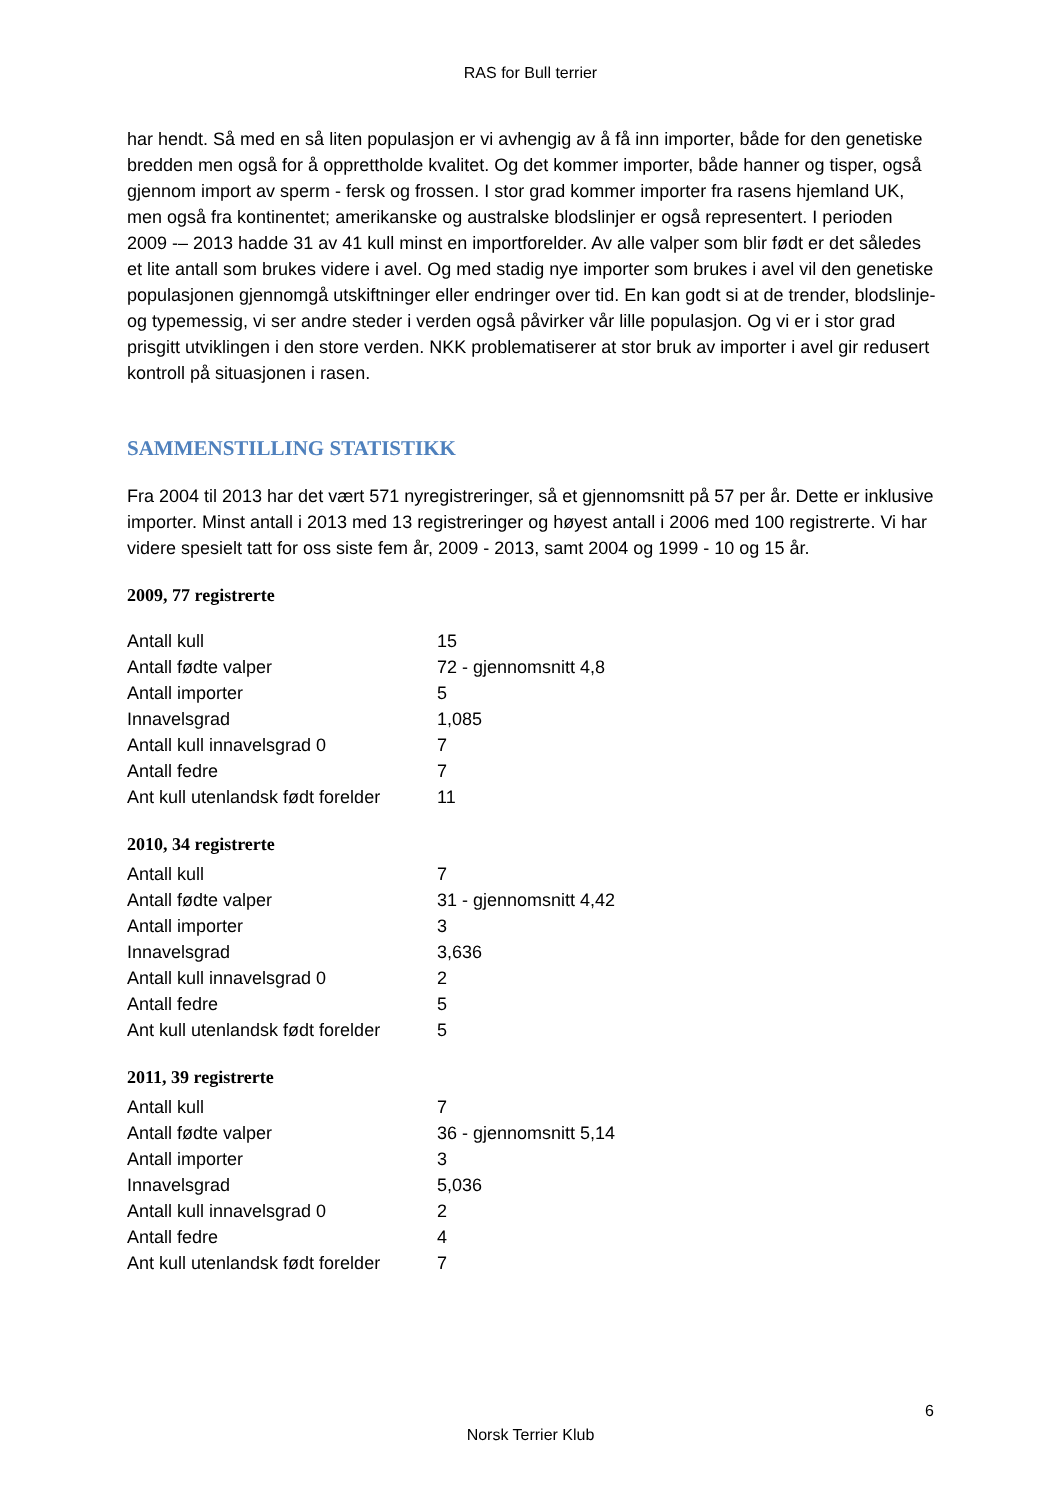RAS for Bull terrier
har hendt. Så med en så liten populasjon er vi avhengig av å få inn importer, både for den genetiske bredden men også for å opprettholde kvalitet. Og det kommer importer, både hanner og tisper, også gjennom import av sperm - fersk og frossen. I stor grad kommer importer fra rasens hjemland UK, men også fra kontinentet; amerikanske og australske blodslinjer er også representert. I perioden 2009 -– 2013 hadde 31 av 41 kull minst en importforelder. Av alle valper som blir født er det således et lite antall som brukes videre i avel. Og med stadig nye importer som brukes i avel vil den genetiske populasjonen gjennomgå utskiftninger eller endringer over tid. En kan godt si at de trender, blodslinje- og typemessig, vi ser andre steder i verden også påvirker vår lille populasjon. Og vi er i stor grad prisgitt utviklingen i den store verden. NKK problematiserer at stor bruk av importer i avel gir redusert kontroll på situasjonen i rasen.
SAMMENSTILLING STATISTIKK
Fra 2004 til 2013 har det vært 571 nyregistreringer, så et gjennomsnitt på 57 per år. Dette er inklusive importer. Minst antall i 2013 med 13 registreringer og høyest antall i 2006 med 100 registrerte. Vi har videre spesielt tatt for oss siste fem år, 2009 - 2013, samt 2004 og 1999 - 10 og 15 år.
2009, 77 registrerte
| Antall kull | 15 |
| Antall fødte valper | 72 - gjennomsnitt 4,8 |
| Antall importer | 5 |
| Innavelsgrad | 1,085 |
| Antall kull innavelsgrad 0 | 7 |
| Antall fedre | 7 |
| Ant kull utenlandsk født forelder | 11 |
2010, 34 registrerte
| Antall kull | 7 |
| Antall fødte valper | 31 - gjennomsnitt 4,42 |
| Antall importer | 3 |
| Innavelsgrad | 3,636 |
| Antall kull innavelsgrad 0 | 2 |
| Antall fedre | 5 |
| Ant kull utenlandsk født forelder | 5 |
2011, 39 registrerte
| Antall kull | 7 |
| Antall fødte valper | 36 - gjennomsnitt 5,14 |
| Antall importer | 3 |
| Innavelsgrad | 5,036 |
| Antall kull innavelsgrad 0 | 2 |
| Antall fedre | 4 |
| Ant kull utenlandsk født forelder | 7 |
6
Norsk Terrier Klub